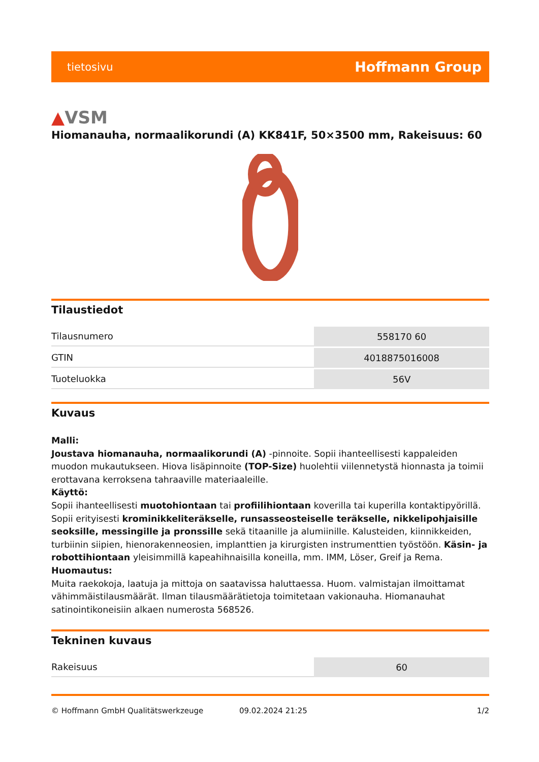tietosivu
Hoffmann Group
▲VSM
Hiomanauha, normaalikorundi (A) KK841F, 50×3500 mm, Rakeisuus: 60
Tilaustiedot
| Tilausnumero | 558170 60 |
| GTIN | 4018875016008 |
| Tuoteluokka | 56V |
Kuvaus
Malli:
Joustava hiomanauha, normaalikorundi (A) -pinnoite. Sopii ihanteellisesti kappaleiden muodon mukautukseen. Hiova lisäpinnoite (TOP-Size) huolehtii viilennetystä hionnasta ja toimii erottavana kerroksena tahraaville materiaaleille.
Käyttö:
Sopii ihanteellisesti muotohiontaan tai profiilihiontaan koverilla tai kuperilla kontaktipyörillä. Sopii erityisesti krominikkeliteräkselle, runsasseosteiselle teräkselle, nikkelipohjaisille seoksille, messingille ja pronssille sekä titaanille ja alumiinille. Kalusteiden, kiinnikkeiden, turbiinin siipien, hienorakenneosien, implanttien ja kirurgisten instrumenttien työstöön. Käsin- ja robottihiontaan yleisimmillä kapeahihnaisilla koneilla, mm. IMM, Löser, Greif ja Rema.
Huomautus:
Muita raekokoja, laatuja ja mittoja on saatavissa haluttaessa. Huom. valmistajan ilmoittamat vähimmäistilausmäärät. Ilman tilausmäärätietoja toimitetaan vakionauha. Hiomanauhat satinointikoneisiin alkaen numerosta 568526.
Tekninen kuvaus
| Rakeisuus | 60 |
© Hoffmann GmbH Qualitätswerkzeuge 09.02.2024 21:25 1/2